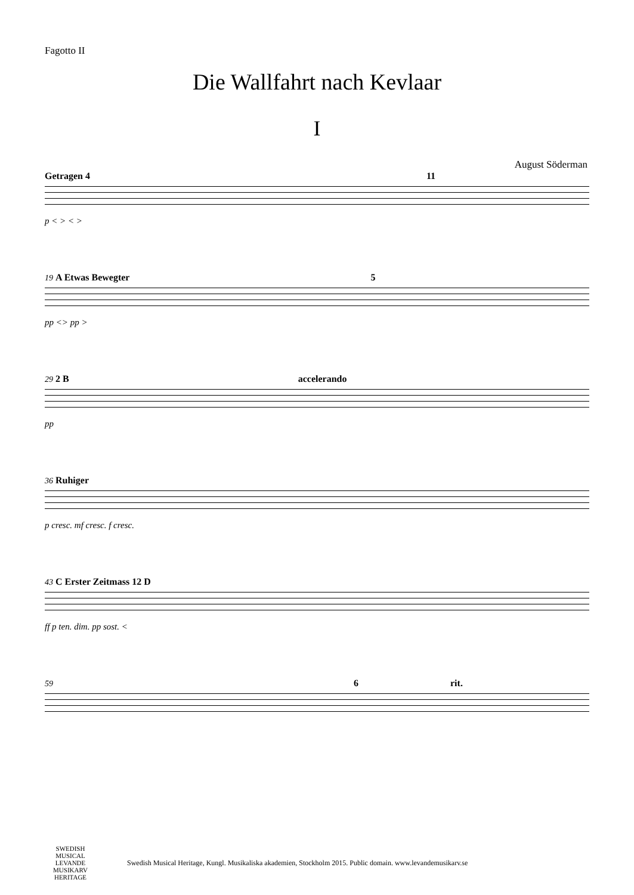Fagotto II
Die Wallfahrt nach Kevlaar
I
August Söderman
Getragen 4 11
p < > < >
19 A Etwas Bewegter 5
pp <> pp >
29 2 B accelerando
pp
36 Ruhiger
p cresc. mf cresc. f cresc.
43 C Erster Zeitmass 12 D
ff p ten. dim. pp sost. <
59 6 rit.
SWEDISH MUSICAL LEVANDE MUSIKARV HERITAGE
Swedish Musical Heritage, Kungl. Musikaliska akademien, Stockholm 2015. Public domain. www.levandemusikarv.se